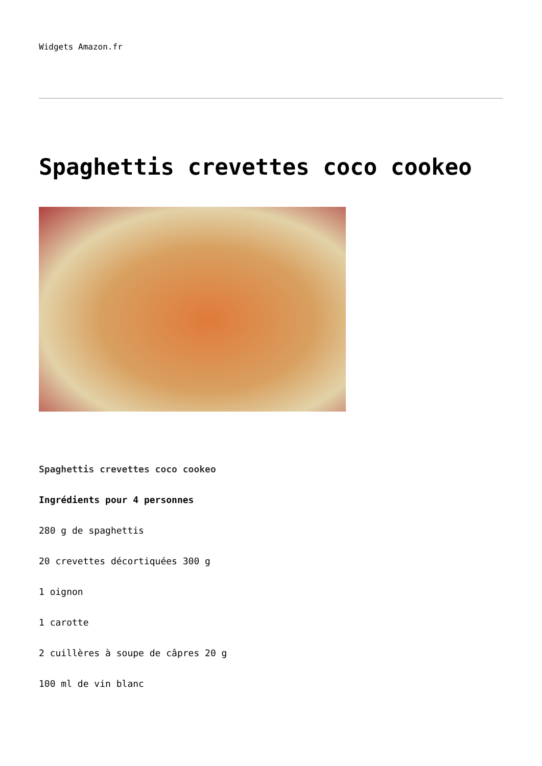Widgets Amazon.fr
Spaghettis crevettes coco cookeo
Spaghettis crevettes coco cookeo
Ingrédients pour 4 personnes
280 g de spaghettis
20 crevettes décortiquées 300 g
1 oignon
1 carotte
2 cuillères à soupe de câpres 20 g
100 ml de vin blanc